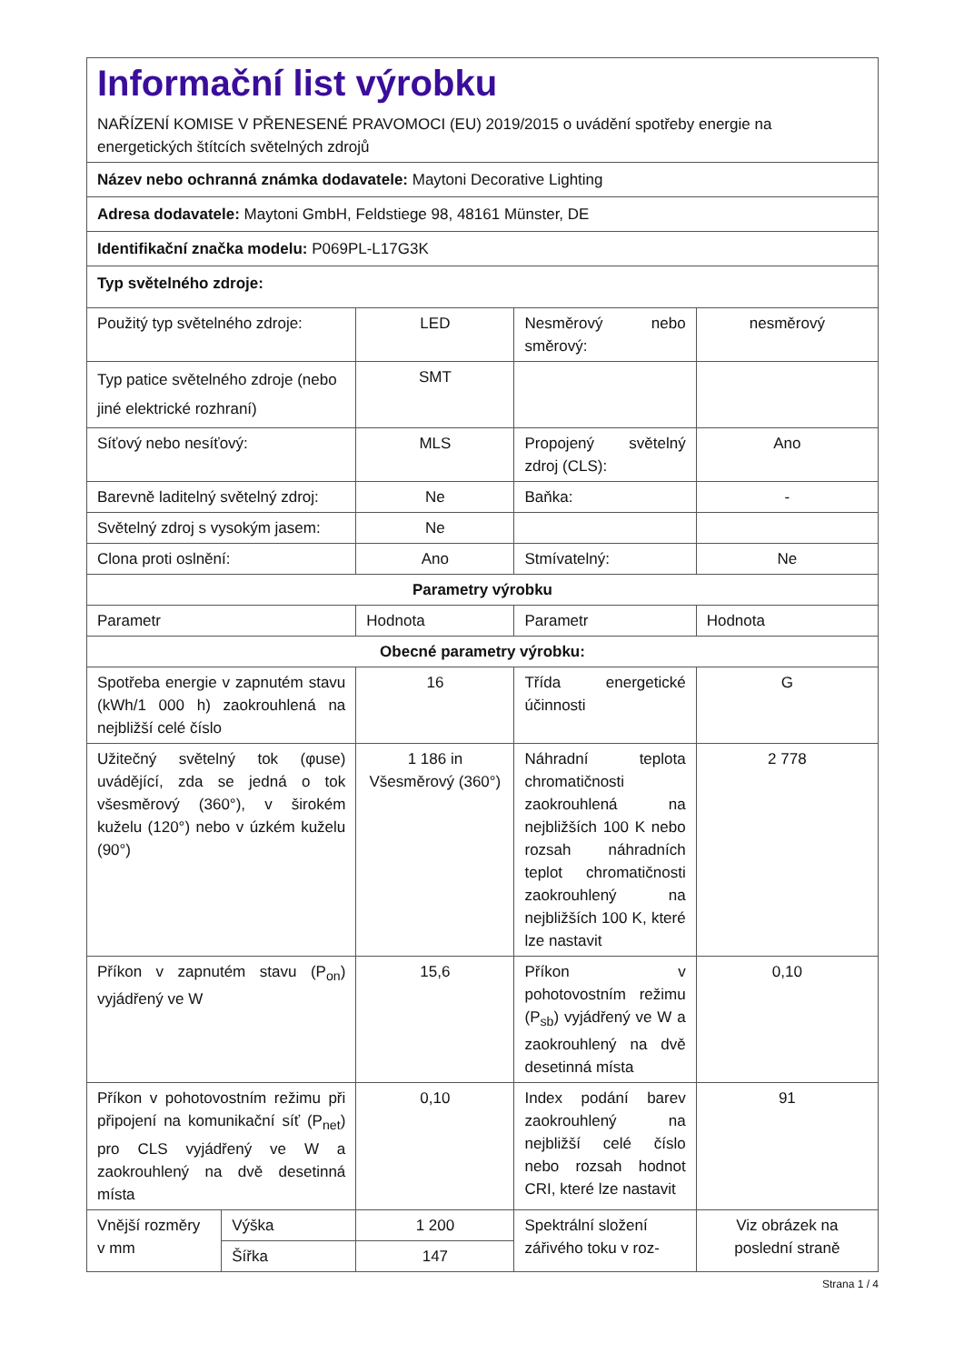| Informační list výrobku NAŘÍZENÍ KOMISE V PŘENESENÉ PRAVOMOCI (EU) 2019/2015 o uvádění spotřeby energie na energetických štítcích světelných zdrojů | | | | |
| Název nebo ochranná známka dodavatele: Maytoni Decorative Lighting | | | | |
| Adresa dodavatele: Maytoni GmbH, Feldstiege 98, 48161 Münster, DE | | | | |
| Identifikační značka modelu: P069PL-L17G3K | | | | |
| Typ světelného zdroje: | | | | |
| Použitý typ světelného zdroje: | | LED | Nesměrový nebo směrový: | nesměrový |
| Typ patice světelného zdroje (nebo jiné elektrické rozhraní) | | SMT | | |
| Síťový nebo nesíťový: | | MLS | Propojený světelný zdroj (CLS): | Ano |
| Barevně laditelný světelný zdroj: | | Ne | Baňka: | - |
| Světelný zdroj s vysokým jasem: | | Ne | | |
| Clona proti oslnění: | | Ano | Stmívatelný: | Ne |
| Parametry výrobku | | | | |
| Parametr | | Hodnota | Parametr | Hodnota |
| Obecné parametry výrobku: | | | | |
| Spotřeba energie v zapnutém stavu (kWh/1 000 h) zaokrouhlená na nejbližší celé číslo | | 16 | Třída energetické účinnosti | G |
| Užitečný světelný tok (φuse) uvádějící, zda se jedná o tok všesměrový (360°), v širokém kuželu (120°) nebo v úzkém kuželu (90°) | | 1 186 in Všesměrový (360°) | Náhradní teplota chromatičnosti zaokrouhlená na nejbližších 100 K nebo rozsah náhradních teplot chromatičnosti zaokrouhlený na nejbližších 100 K, které lze nastavit | 2 778 |
| Příkon v zapnutém stavu (P<sub>on</sub>) vyjádřený ve W | | 15,6 | Příkon v pohotovostním režimu (P<sub>sb</sub>) vyjádřený ve W a zaokrouhlený na dvě desetinná místa | 0,10 |
| Příkon v pohotovostním režimu při připojení na komunikační síť (P<sub>net</sub>) pro CLS vyjádřený ve W a zaokrouhlený na dvě desetinná místa | | 0,10 | Index podání barev zaokrouhlený na nejbližší celé číslo nebo rozsah hodnot CRI, které lze nastavit | 91 |
| Vnější rozměry v mm | Výška | 1 200 | Spektrální složení zářivého toku v roz- | Viz obrázek na poslední straně |
| | Šířka | 147 | | |
Strana 1 / 4